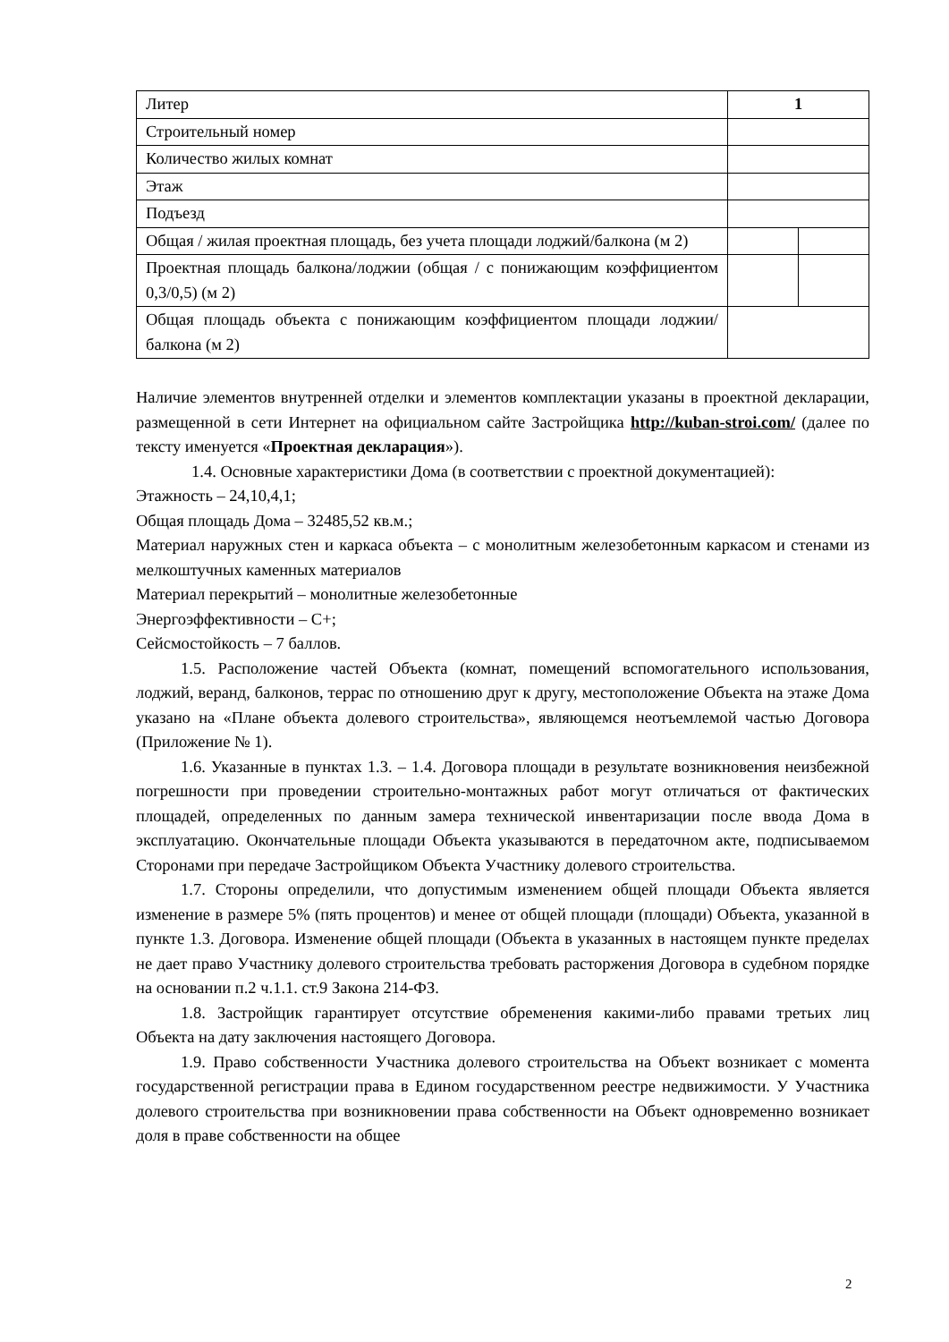| Литер | 1 | |
| Строительный номер | | |
| Количество жилых комнат | | |
| Этаж | | |
| Подъезд | | |
| Общая / жилая проектная площадь, без учета площади лоджий/балкона (м 2) | | |
| Проектная площадь балкона/лоджии (общая / с понижающим коэффициентом 0,3/0,5) (м 2) | | |
| Общая площадь объекта с понижающим коэффициентом площади лоджии/балкона (м 2) | | |
Наличие элементов внутренней отделки и элементов комплектации указаны в проектной декларации, размещенной в сети Интернет на официальном сайте Застройщика http://kuban-stroi.com/ (далее по тексту именуется «Проектная декларация»).
1.4. Основные характеристики Дома (в соответствии с проектной документацией):
Этажность – 24,10,4,1;
Общая площадь Дома – 32485,52 кв.м.;
Материал наружных стен и каркаса объекта – с монолитным железобетонным каркасом и стенами из мелкоштучных каменных материалов
Материал перекрытий – монолитные железобетонные
Энергоэффективности – С+;
Сейсмостойкость – 7 баллов.
1.5. Расположение частей Объекта (комнат, помещений вспомогательного использования, лоджий, веранд, балконов, террас по отношению друг к другу, местоположение Объекта на этаже Дома указано на «Плане объекта долевого строительства», являющемся неотъемлемой частью Договора (Приложение № 1).
1.6. Указанные в пунктах 1.3. – 1.4. Договора площади в результате возникновения неизбежной погрешности при проведении строительно-монтажных работ могут отличаться от фактических площадей, определенных по данным замера технической инвентаризации после ввода Дома в эксплуатацию. Окончательные площади Объекта указываются в передаточном акте, подписываемом Сторонами при передаче Застройщиком Объекта Участнику долевого строительства.
1.7. Стороны определили, что допустимым изменением общей площади Объекта является изменение в размере 5% (пять процентов) и менее от общей площади (площади) Объекта, указанной в пункте 1.3. Договора. Изменение общей площади (Объекта в указанных в настоящем пункте пределах не дает право Участнику долевого строительства требовать расторжения Договора в судебном порядке на основании п.2 ч.1.1. ст.9 Закона 214-ФЗ.
1.8. Застройщик гарантирует отсутствие обременения какими-либо правами третьих лиц Объекта на дату заключения настоящего Договора.
1.9. Право собственности Участника долевого строительства на Объект возникает с момента государственной регистрации права в Едином государственном реестре недвижимости. У Участника долевого строительства при возникновении права собственности на Объект одновременно возникает доля в праве собственности на общее
2